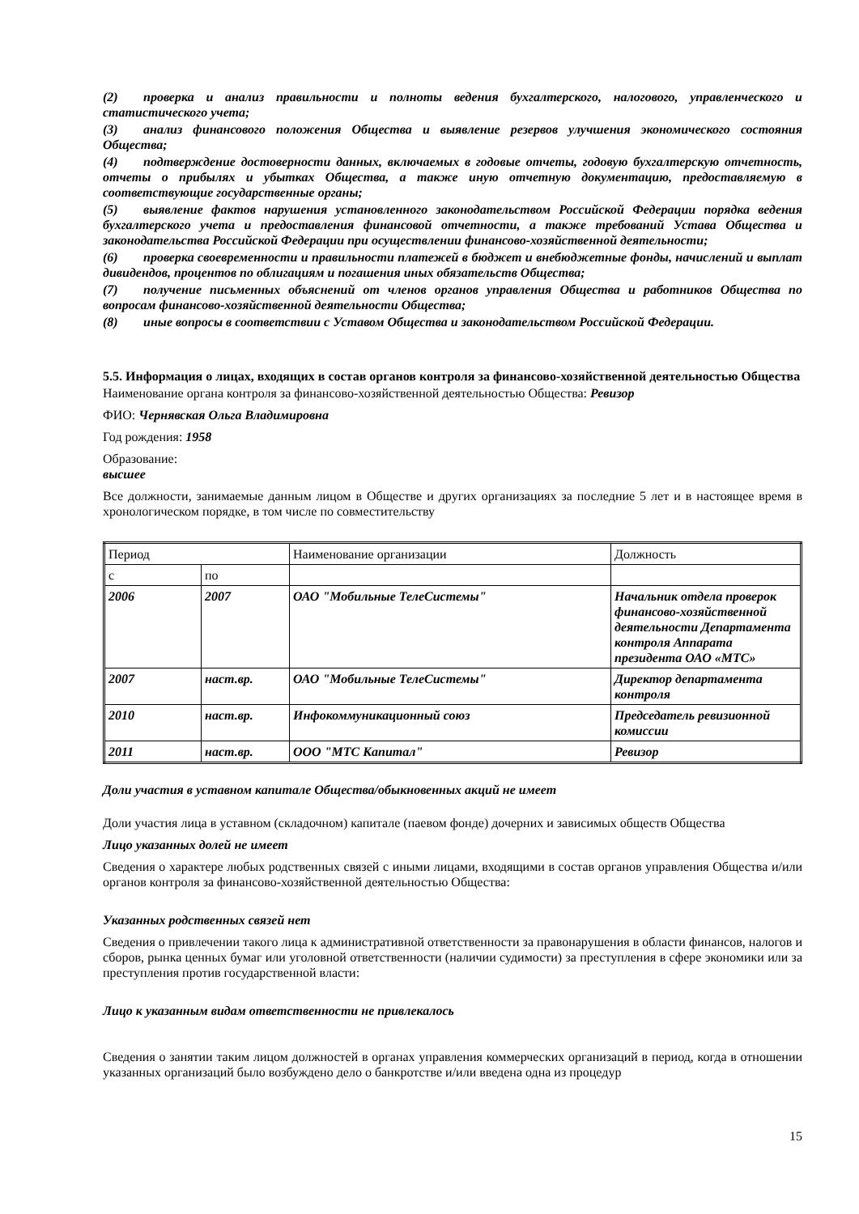(2) проверка и анализ правильности и полноты ведения бухгалтерского, налогового, управленческого и статистического учета;
(3) анализ финансового положения Общества и выявление резервов улучшения экономического состояния Общества;
(4) подтверждение достоверности данных, включаемых в годовые отчеты, годовую бухгалтерскую отчетность, отчеты о прибылях и убытках Общества, а также иную отчетную документацию, предоставляемую в соответствующие государственные органы;
(5) выявление фактов нарушения установленного законодательством Российской Федерации порядка ведения бухгалтерского учета и предоставления финансовой отчетности, а также требований Устава Общества и законодательства Российской Федерации при осуществлении финансово-хозяйственной деятельности;
(6) проверка своевременности и правильности платежей в бюджет и внебюджетные фонды, начислений и выплат дивидендов, процентов по облигациям и погашения иных обязательств Общества;
(7) получение письменных объяснений от членов органов управления Общества и работников Общества по вопросам финансово-хозяйственной деятельности Общества;
(8) иные вопросы в соответствии с Уставом Общества и законодательством Российской Федерации.
5.5. Информация о лицах, входящих в состав органов контроля за финансово-хозяйственной деятельностью Общества
Наименование органа контроля за финансово-хозяйственной деятельностью Общества: Ревизор
ФИО: Чернявская Ольга Владимировна
Год рождения: 1958
Образование:
высшее
Все должности, занимаемые данным лицом в Обществе и других организациях за последние 5 лет и в настоящее время в хронологическом порядке, в том числе по совместительству
| Период | | Наименование организации | Должность |
| с | по | | |
| 2006 | 2007 | ОАО "Мобильные ТелеСистемы" | Начальник отдела проверок финансово-хозяйственной деятельности Департамента контроля Аппарата президента ОАО «МТС» |
| 2007 | наст.вр. | ОАО "Мобильные ТелеСистемы" | Директор департамента контроля |
| 2010 | наст.вр. | Инфокоммуникационный союз | Председатель ревизионной комиссии |
| 2011 | наст.вр. | ООО "МТС Капитал" | Ревизор |
Доли участия в уставном капитале Общества/обыкновенных акций не имеет
Доли участия лица в уставном (складочном) капитале (паевом фонде) дочерних и зависимых обществ Общества
Лицо указанных долей не имеет
Сведения о характере любых родственных связей с иными лицами, входящими в состав органов управления Общества и/или органов контроля за финансово-хозяйственной деятельностью Общества:
Указанных родственных связей нет
Сведения о привлечении такого лица к административной ответственности за правонарушения в области финансов, налогов и сборов, рынка ценных бумаг или уголовной ответственности (наличии судимости) за преступления в сфере экономики или за преступления против государственной власти:
Лицо к указанным видам ответственности не привлекалось
Сведения о занятии таким лицом должностей в органах управления коммерческих организаций в период, когда в отношении указанных организаций было возбуждено дело о банкротстве и/или введена одна из процедур
15